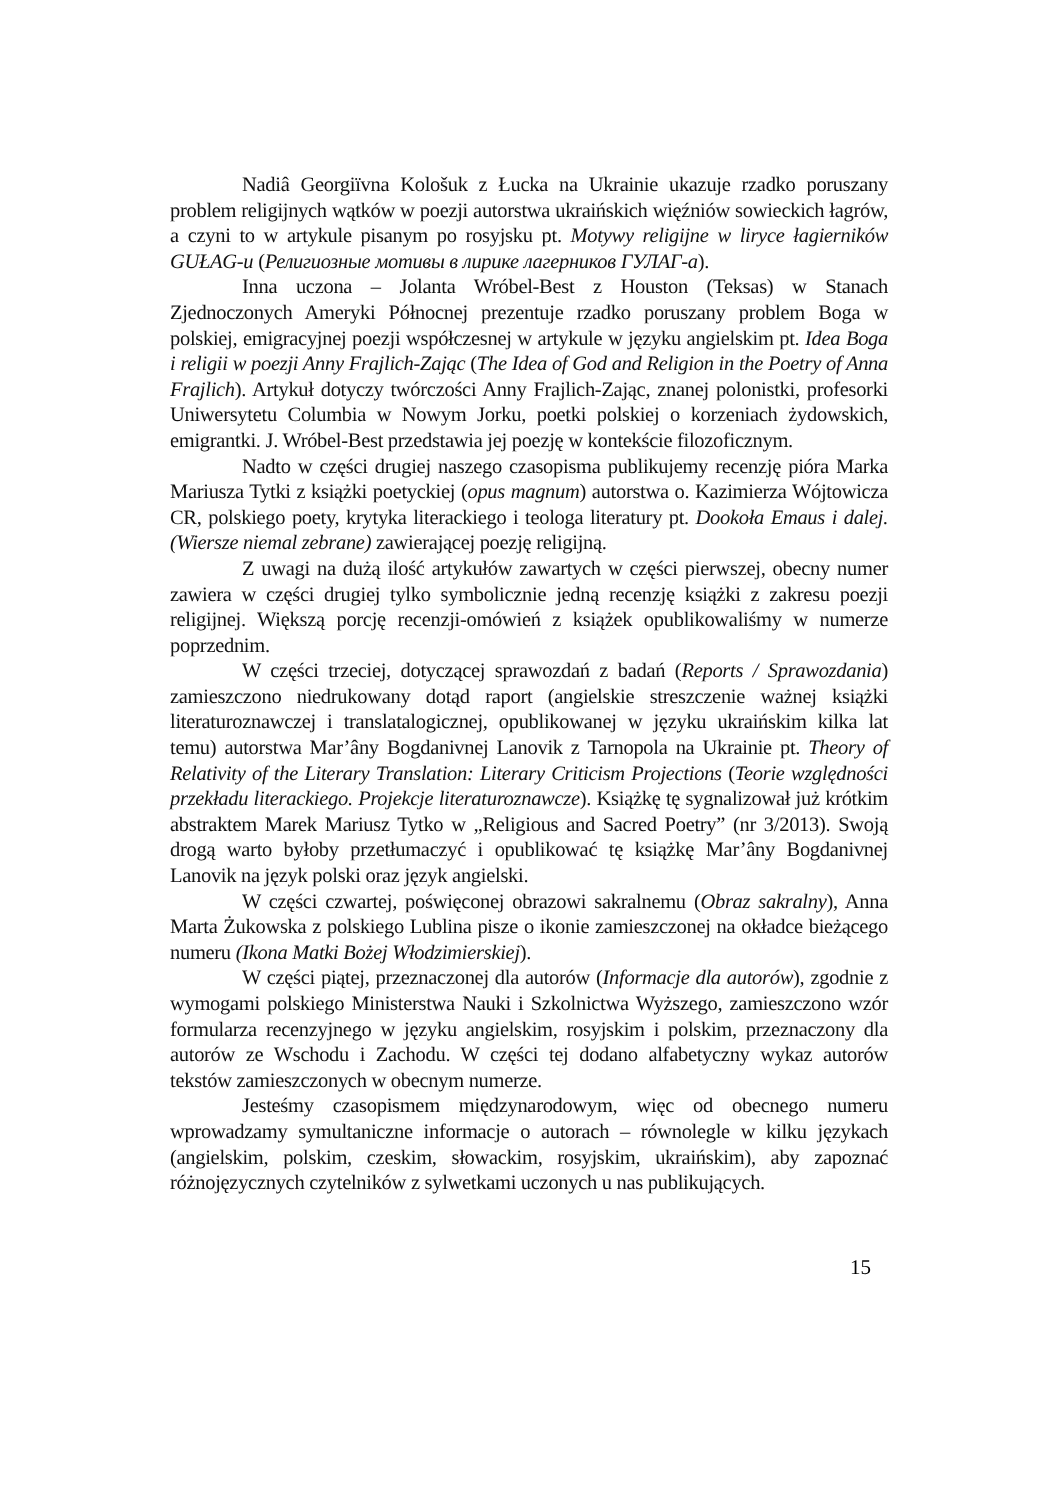Nadiâ Georgiïvna Kološuk z Łucka na Ukrainie ukazuje rzadko poruszany problem religijnych wątków w poezji autorstwa ukraińskich więźniów sowieckich łagrów, a czyni to w artykule pisanym po rosyjsku pt. Motywy religijne w liryce łagierników GUŁAG-u (Религиозные мотивы в лирике лагерников ГУЛАГ-а).
Inna uczona – Jolanta Wróbel-Best z Houston (Teksas) w Stanach Zjednoczonych Ameryki Północnej prezentuje rzadko poruszany problem Boga w polskiej, emigracyjnej poezji współczesnej w artykule w języku angielskim pt. Idea Boga i religii w poezji Anny Frajlich-Zając (The Idea of God and Religion in the Poetry of Anna Frajlich). Artykuł dotyczy twórczości Anny Frajlich-Zając, znanej polonistki, profesorki Uniwersytetu Columbia w Nowym Jorku, poetki polskiej o korzeniach żydowskich, emigrantki. J. Wróbel-Best przedstawia jej poezję w kontekście filozoficznym.
Nadto w części drugiej naszego czasopisma publikujemy recenzję pióra Marka Mariusza Tytki z książki poetyckiej (opus magnum) autorstwa o. Kazimierza Wójtowicza CR, polskiego poety, krytyka literackiego i teologa literatury pt. Dookoła Emaus i dalej. (Wiersze niemal zebrane) zawierającej poezję religijną.
Z uwagi na dużą ilość artykułów zawartych w części pierwszej, obecny numer zawiera w części drugiej tylko symbolicznie jedną recenzję książki z zakresu poezji religijnej. Większą porcję recenzji-omówień z książek opublikowaliśmy w numerze poprzednim.
W części trzeciej, dotyczącej sprawozdań z badań (Reports / Sprawozdania) zamieszczono niedrukowany dotąd raport (angielskie streszczenie ważnej książki literaturoznawczej i translatalogicznej, opublikowanej w języku ukraińskim kilka lat temu) autorstwa Mar’âny Bogdanivnej Lanovik z Tarnopola na Ukrainie pt. Theory of Relativity of the Literary Translation: Literary Criticism Projections (Teorie względności przekładu literackiego. Projekcje literaturoznawcze). Książkę tę sygnalizował już krótkim abstraktem Marek Mariusz Tytko w „Religious and Sacred Poetry” (nr 3/2013). Swoją drogą warto byłoby przetłumaczyć i opublikować tę książkę Mar’âny Bogdanivnej Lanovik na język polski oraz język angielski.
W części czwartej, poświęconej obrazowi sakralnemu (Obraz sakralny), Anna Marta Żukowska z polskiego Lublina pisze o ikonie zamieszczonej na okładce bieżącego numeru (Ikona Matki Bożej Włodzimierskiej).
W części piątej, przeznaczonej dla autorów (Informacje dla autorów), zgodnie z wymogami polskiego Ministerstwa Nauki i Szkolnictwa Wyższego, zamieszczono wzór formularza recenzyjnego w języku angielskim, rosyjskim i polskim, przeznaczony dla autorów ze Wschodu i Zachodu. W części tej dodano alfabetyczny wykaz autorów tekstów zamieszczonych w obecnym numerze.
Jesteśmy czasopismem międzynarodowym, więc od obecnego numeru wprowadzamy symultaniczne informacje o autorach – równolegle w kilku językach (angielskim, polskim, czeskim, słowackim, rosyjskim, ukraińskim), aby zapoznać różnojęzycznych czytelników z sylwetkami uczonych u nas publikujących.
15